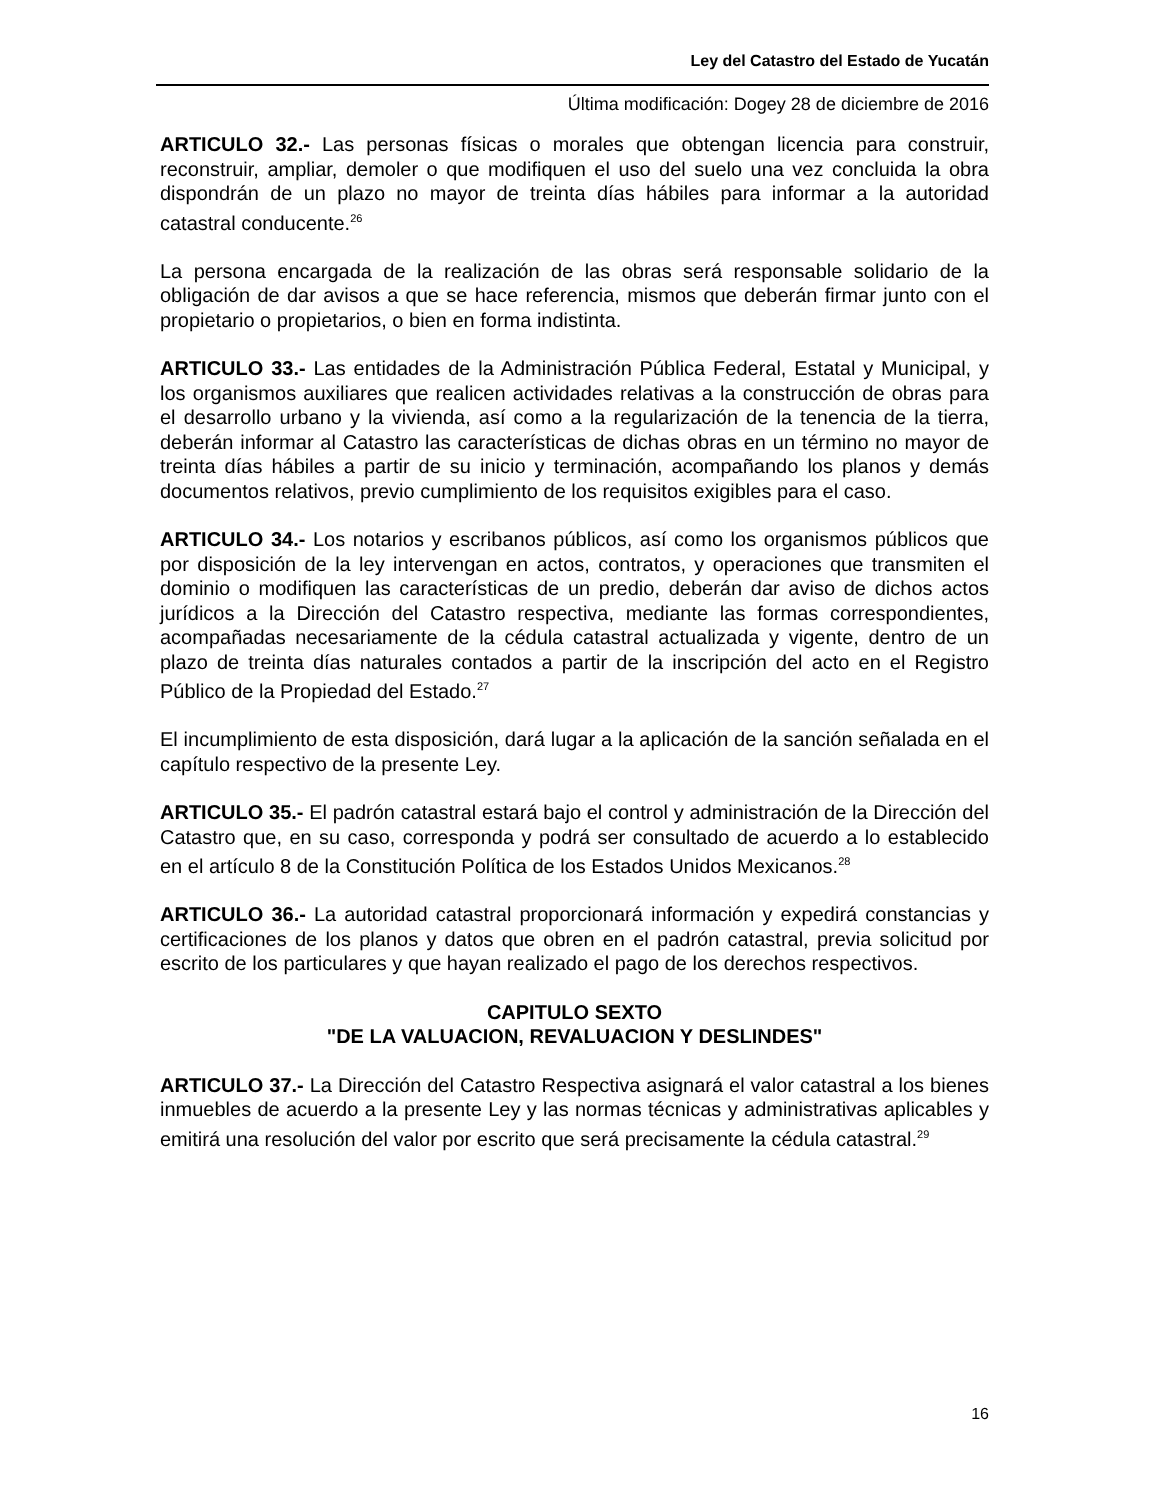Ley del Catastro del Estado de Yucatán
Última modificación: Dogey 28 de diciembre de 2016
ARTICULO 32.- Las personas físicas o morales que obtengan licencia para construir, reconstruir, ampliar, demoler o que modifiquen el uso del suelo una vez concluida la obra dispondrán de un plazo no mayor de treinta días hábiles para informar a la autoridad catastral conducente.<sup>26</sup>
La persona encargada de la realización de las obras será responsable solidario de la obligación de dar avisos a que se hace referencia, mismos que deberán firmar junto con el propietario o propietarios, o bien en forma indistinta.
ARTICULO 33.- Las entidades de la Administración Pública Federal, Estatal y Municipal, y los organismos auxiliares que realicen actividades relativas a la construcción de obras para el desarrollo urbano y la vivienda, así como a la regularización de la tenencia de la tierra, deberán informar al Catastro las características de dichas obras en un término no mayor de treinta días hábiles a partir de su inicio y terminación, acompañando los planos y demás documentos relativos, previo cumplimiento de los requisitos exigibles para el caso.
ARTICULO 34.- Los notarios y escribanos públicos, así como los organismos públicos que por disposición de la ley intervengan en actos, contratos, y operaciones que transmiten el dominio o modifiquen las características de un predio, deberán dar aviso de dichos actos jurídicos a la Dirección del Catastro respectiva, mediante las formas correspondientes, acompañadas necesariamente de la cédula catastral actualizada y vigente, dentro de un plazo de treinta días naturales contados a partir de la inscripción del acto en el Registro Público de la Propiedad del Estado.<sup>27</sup>
El incumplimiento de esta disposición, dará lugar a la aplicación de la sanción señalada en el capítulo respectivo de la presente Ley.
ARTICULO 35.- El padrón catastral estará bajo el control y administración de la Dirección del Catastro que, en su caso, corresponda y podrá ser consultado de acuerdo a lo establecido en el artículo 8 de la Constitución Política de los Estados Unidos Mexicanos.<sup>28</sup>
ARTICULO 36.- La autoridad catastral proporcionará información y expedirá constancias y certificaciones de los planos y datos que obren en el padrón catastral, previa solicitud por escrito de los particulares y que hayan realizado el pago de los derechos respectivos.
CAPITULO SEXTO
"DE LA VALUACION, REVALUACION Y DESLINDES"
ARTICULO 37.- La Dirección del Catastro Respectiva asignará el valor catastral a los bienes inmuebles de acuerdo a la presente Ley y las normas técnicas y administrativas aplicables y emitirá una resolución del valor por escrito que será precisamente la cédula catastral.<sup>29</sup>
16